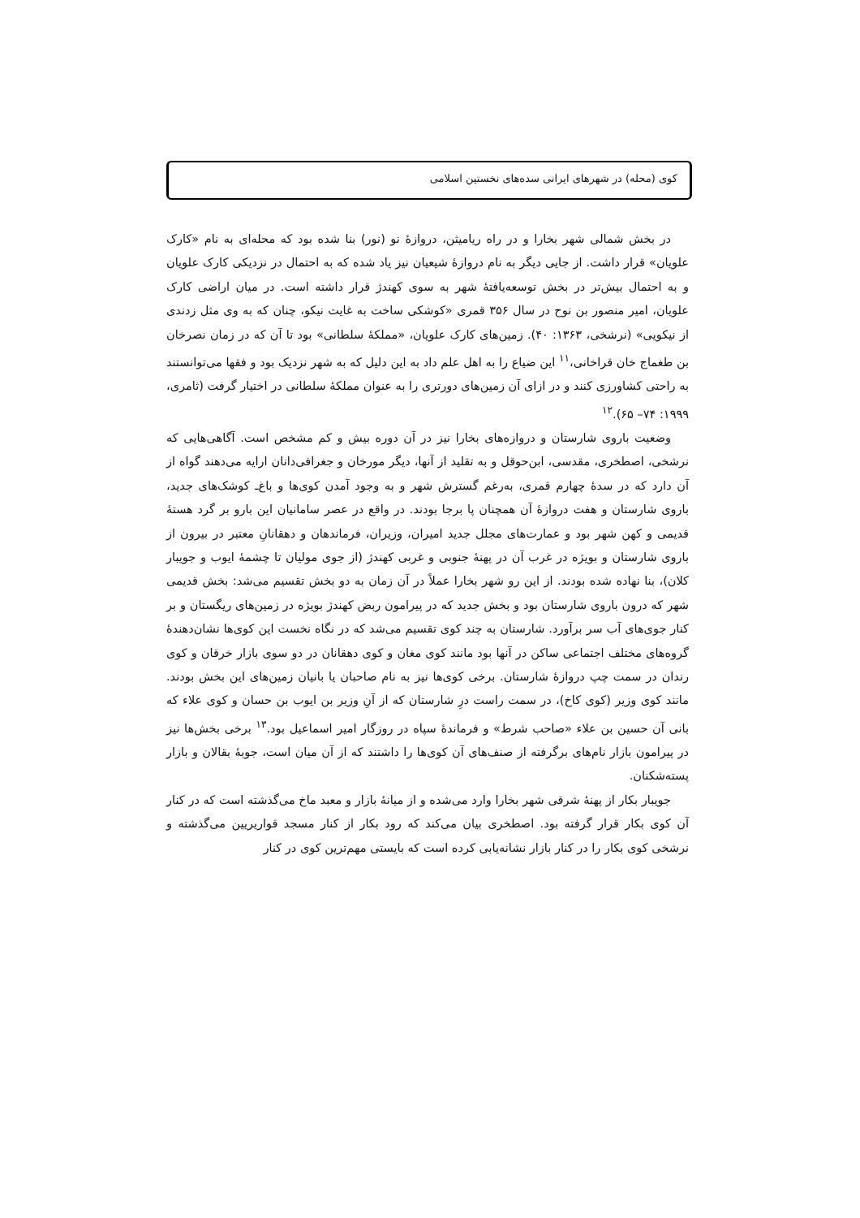کوی (محله) در شهرهای ایرانی سده‌های نخستین اسلامی
در بخش شمالی شهر بخارا و در راه ریامیثن، دروازهٔ نو (نور) بنا شده بود که محله‌ای به نام «کارک علویان» قرار داشت. از جایی دیگر به نام دروازهٔ شیعیان نیز یاد شده که به احتمال در نزدیکی کارک علویان و به احتمال بیش‌تر در بخش توسعه‌یافتهٔ شهر به سوی کهندژ قرار داشته است. در میان اراضی کارک علویان، امیر منصور بن نوح در سال ۳۵۶ قمری «کوشکی ساخت به غایت نیکو، چنان که به وی مثل زدندی از نیکویی» (نرشخی، ۱۳۶۳: ۴۰). زمین‌های کارک علویان، «مملکهٔ سلطانی» بود تا آن که در زمان نصرخان بن طغماج خان قراخانی،<sup>۱۱</sup> این ضیاع را به اهل علم داد به این دلیل که به شهر نزدیک بود و فقها می‌توانستند به راحتی کشاورزی کنند و در ازای آن زمین‌های دورتری را به عنوان مملکهٔ سلطانی در اختیار گرفت (ثامری، ۱۹۹۹: ۷۴– ۶۵).<sup>۱۲</sup>
وضعیت باروی شارستان و دروازه‌های بخارا نیز در آن دوره بیش و کم مشخص است. آگاهی‌هایی که نرشخی، اصطخری، مقدسی، ابن‌حوقل و به تقلید از آنها، دیگر مورخان و جغرافی‌دانان ارایه می‌دهند گواه از آن دارد که در سدهٔ چهارم قمری، به‌رغم گسترش شهر و به وجود آمدن کوی‌ها و باغ‌ـ کوشک‌های جدید، باروی شارستان و هفت دروازهٔ آن همچنان پا برجا بودند. در واقع در عصر سامانیان این بارو بر گرد هستهٔ قدیمی و کهن شهر بود و عمارت‌های مجلل جدید امیران، وزیران، فرماندهان و دهقانانِ معتبر در بیرون از باروی شارستان و بویژه در غرب آن در پهنهٔ جنوبی و غربی کهندژ (از جوی مولیان تا چشمهٔ ایوب و جویبار کلان)، بنا نهاده شده بودند. از این رو شهر بخارا عملاً در آن زمان به دو بخش تقسیم می‌شد: بخش قدیمی شهر که درون باروی شارستان بود و بخش جدید که در پیرامون ربض کهندژ بویژه در زمین‌های ریگستان و بر کنار جوی‌های آب سر برآورد. شارستان به چند کوی تقسیم می‌شد که در نگاه نخست این کوی‌ها نشان‌دهندهٔ گروه‌های مختلف اجتماعی ساکن در آنها بود مانند کوی مغان و کوی دهقانان در دو سوی بازار خرقان و کوی رندان در سمت چپ دروازهٔ شارستان. برخی کوی‌ها نیز به نام صاحبان یا بانیان زمین‌های این بخش بودند. مانند کوی وزیر (کوی کاخ)، در سمت راست درِ شارستان که از آنِ وزیر بن ایوب بن حسان و کوی علاء که بانی آن حسین بن علاء «صاحب شرط» و فرماندهٔ سپاه در روزگار امیر اسماعیل بود.<sup>۱۳</sup> برخی بخش‌ها نیز در پیرامون بازار نام‌های برگرفته از صنف‌های آن کوی‌ها را داشتند که از آن میان است، جوبهٔ بقالان و بازار پسته‌شکنان.
جویبار بکار از پهنهٔ شرقی شهر بخارا وارد می‌شده و از میانهٔ بازار و معبد ماخ می‌گذشته است که در کنار آن کوی بکار قرار گرفته بود. اصطخری بیان می‌کند که رود بکار از کنار مسجد قواریریین می‌گذشته و نرشخی کوی بکار را در کنار بازار نشانه‌یابی کرده است که بایستی مهم‌ترین کوی در کنار